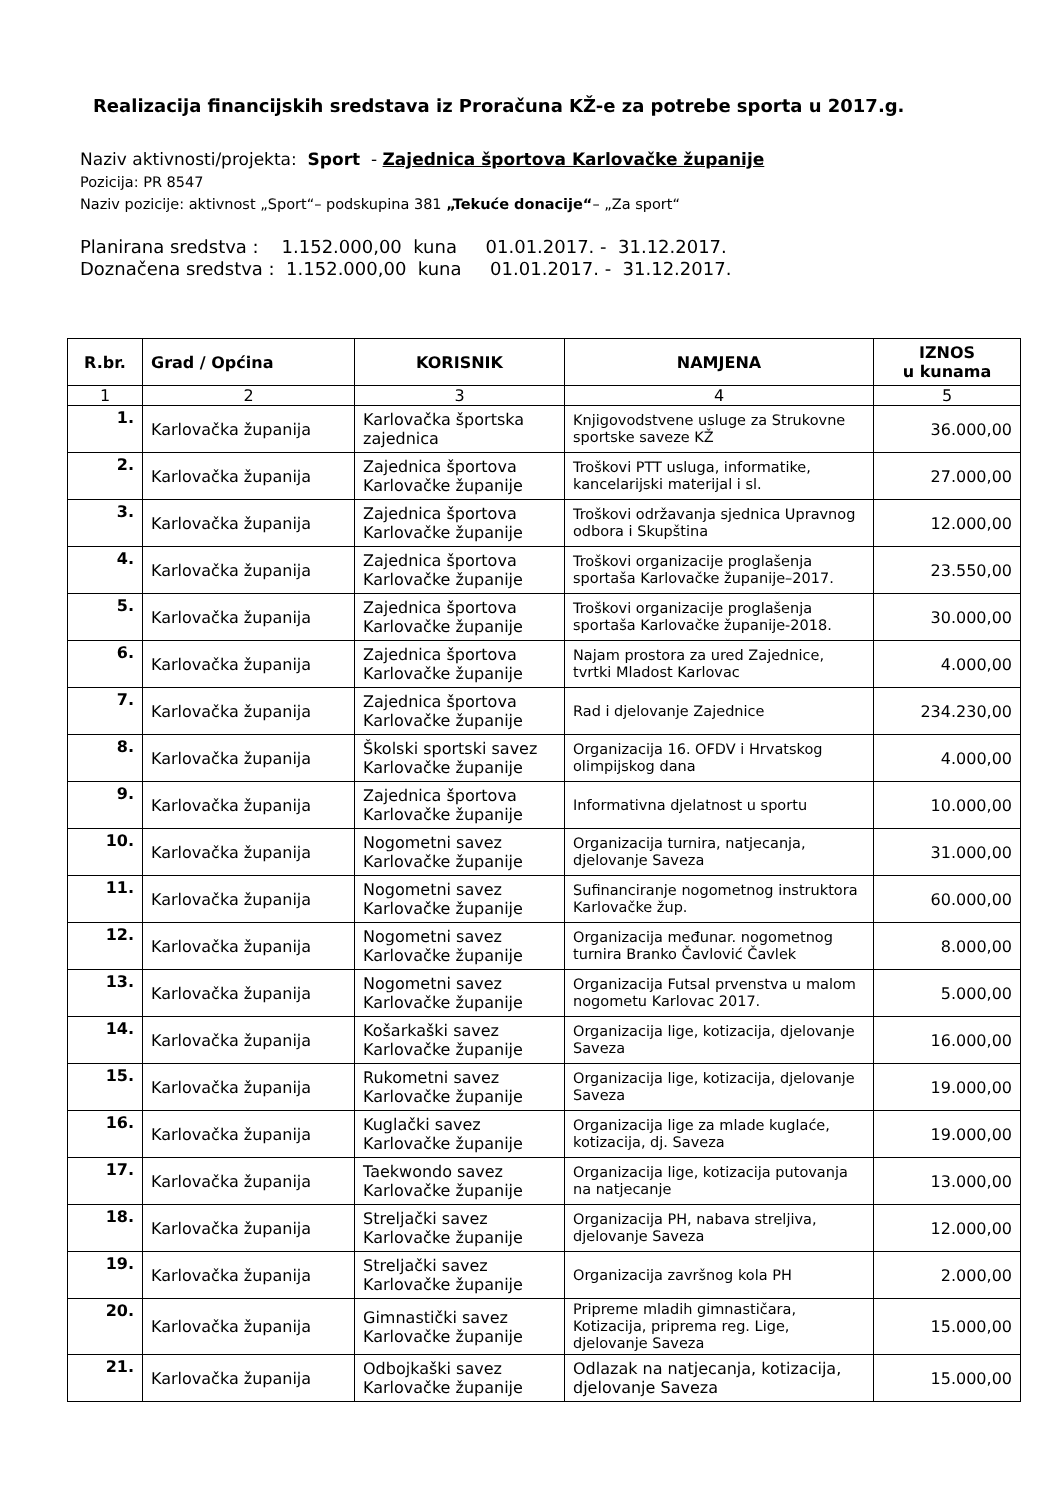Realizacija financijskih sredstava iz Proračuna KŽ-e za potrebe sporta u 2017.g.
Naziv aktivnosti/projekta: Sport - Zajednica športova Karlovačke županije
Pozicija: PR 8547
Naziv pozicije: aktivnost „Sport“– podskupina 381 „Tekuće donacije“– „Za sport“
Planirana sredstva : 1.152.000,00 kuna 01.01.2017. - 31.12.2017.
Doznačena sredstva : 1.152.000,00 kuna 01.01.2017. - 31.12.2017.
| R.br. | Grad / Općina | KORISNIK | NAMJENA | IZNOS u kunama |
| --- | --- | --- | --- | --- |
| 1 | 2 | 3 | 4 | 5 |
| 1. | Karlovačka županija | Karlovačka športska zajednica | Knjigovodstvene usluge za Strukovne sportske saveze KŽ | 36.000,00 |
| 2. | Karlovačka županija | Zajednica športova Karlovačke županije | Troškovi PTT usluga, informatike, kancelarijski materijal i sl. | 27.000,00 |
| 3. | Karlovačka županija | Zajednica športova Karlovačke županije | Troškovi održavanja sjednica Upravnog odbora i Skupština | 12.000,00 |
| 4. | Karlovačka županija | Zajednica športova Karlovačke županije | Troškovi organizacije proglašenja sportaša Karlovačke županije–2017. | 23.550,00 |
| 5. | Karlovačka županija | Zajednica športova Karlovačke županije | Troškovi organizacije proglašenja sportaša Karlovačke županije-2018. | 30.000,00 |
| 6. | Karlovačka županija | Zajednica športova Karlovačke županije | Najam prostora za ured Zajednice, tvrtki Mladost Karlovac | 4.000,00 |
| 7. | Karlovačka županija | Zajednica športova Karlovačke županije | Rad i djelovanje Zajednice | 234.230,00 |
| 8. | Karlovačka županija | Školski sportski savez Karlovačke županije | Organizacija 16. OFDV i Hrvatskog olimpijskog dana | 4.000,00 |
| 9. | Karlovačka županija | Zajednica športova Karlovačke županije | Informativna djelatnost u sportu | 10.000,00 |
| 10. | Karlovačka županija | Nogometni savez Karlovačke županije | Organizacija turnira, natjecanja, djelovanje Saveza | 31.000,00 |
| 11. | Karlovačka županija | Nogometni savez Karlovačke županije | Sufinanciranje nogometnog instruktora Karlovačke žup. | 60.000,00 |
| 12. | Karlovačka županija | Nogometni savez Karlovačke županije | Organizacija međunar. nogometnog turnira Branko Čavlović Čavlek | 8.000,00 |
| 13. | Karlovačka županija | Nogometni savez Karlovačke županije | Organizacija Futsal prvenstva u malom nogometu Karlovac 2017. | 5.000,00 |
| 14. | Karlovačka županija | Košarkaški savez Karlovačke županije | Organizacija lige, kotizacija, djelovanje Saveza | 16.000,00 |
| 15. | Karlovačka županija | Rukometni savez Karlovačke županije | Organizacija lige, kotizacija, djelovanje Saveza | 19.000,00 |
| 16. | Karlovačka županija | Kuglački savez Karlovačke županije | Organizacija lige za mlade kuglaće, kotizacija, dj. Saveza | 19.000,00 |
| 17. | Karlovačka županija | Taekwondo savez Karlovačke županije | Organizacija lige, kotizacija putovanja na natjecanje | 13.000,00 |
| 18. | Karlovačka županija | Streljački savez Karlovačke županije | Organizacija PH, nabava streljiva, djelovanje Saveza | 12.000,00 |
| 19. | Karlovačka županija | Streljački savez Karlovačke županije | Organizacija završnog kola PH | 2.000,00 |
| 20. | Karlovačka županija | Gimnastički savez Karlovačke županije | Pripreme mladih gimnastičara, Kotizacija, priprema reg. Lige, djelovanje Saveza | 15.000,00 |
| 21. | Karlovačka županija | Odbojkaški savez Karlovačke županije | Odlazak na natjecanja, kotizacija, djelovanje Saveza | 15.000,00 |